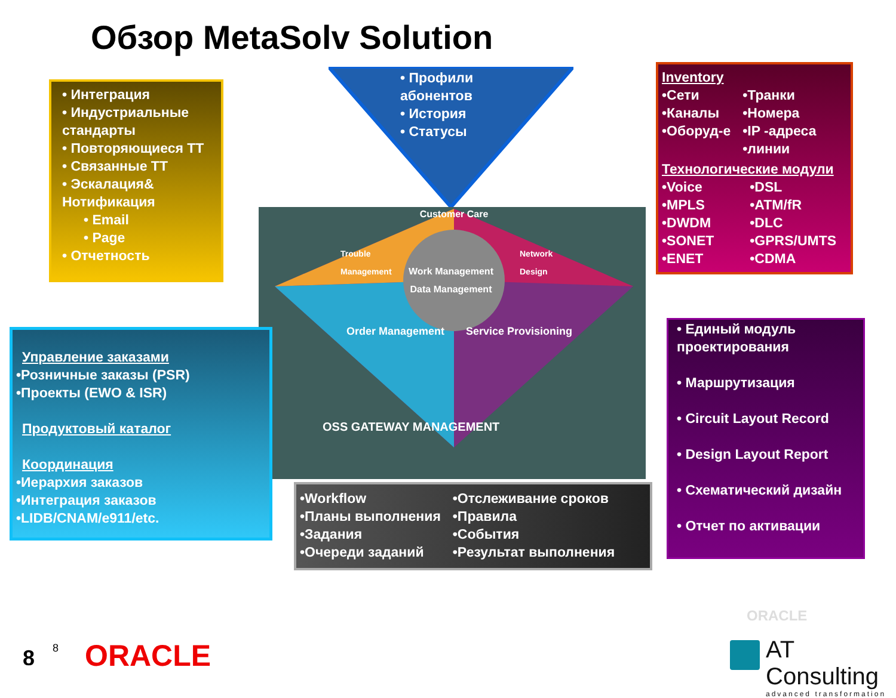Обзор MetaSolv Solution
• Интеграция
• Индустриальные стандарты
• Повторяющиеся ТТ
• Связанные ТТ
• Эскалация& Нотификация
• Email
• Page
• Отчетность
• Профили абонентов
• История
• Статусы
Inventory
•Сети
•Каналы
•Оборуд-е
•Транки
•Номера
•IP -адреса
•линии
Технологические модули
•Voice
•MPLS
•DWDM
•SONET
•ENET
•DSL
•ATM/fR
•DLC
•GPRS/UMTS
•CDMA
Customer Care
Work Management Data Management
Trouble Management
Network Design
Order Management Service Provisioning
OSS GATEWAY MANAGEMENT
Управление заказами
•Розничные заказы (PSR)
•Проекты (EWO & ISR)
Продуктовый каталог
Координация
•Иерархия заказов
•Интеграция заказов
•LIDB/CNAM/e911/etc.
•Workflow
•Планы выполнения
•Задания
•Очереди заданий
•Отслеживание сроков
•Правила
•События
•Результат выполнения
• Единый модуль проектирования
• Маршрутизация
• Circuit Layout Record
• Design Layout Report
• Схематический дизайн
• Отчет по активации
ORACLE
8 8 ORACLE
AT Consulting
advanced transformation